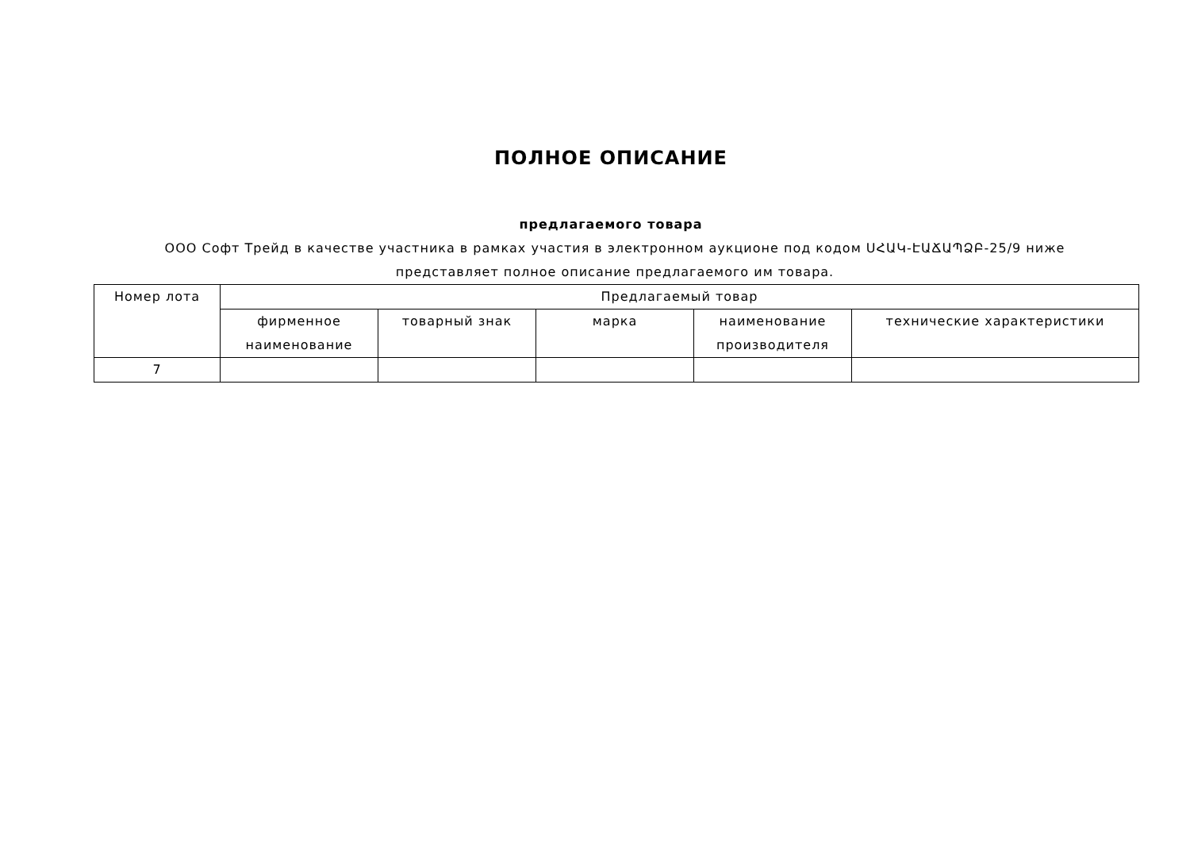ПОЛНОЕ ОПИСАНИЕ
предлагаемого товара
ООО Софт Трейд в качестве участника в рамках участия в электронном аукционе под кодом ՍՀԱԿ-ԷԱՃԱՊՁԲ-25/9 ниже представляет полное описание предлагаемого им товара.
| Номер лота | Предлагаемый товар | | | | |
| --- | --- | --- | --- | --- | --- |
| | фирменное наименование | товарный знак | марка | наименование производителя | технические характеристики |
| 7 | | | | | |